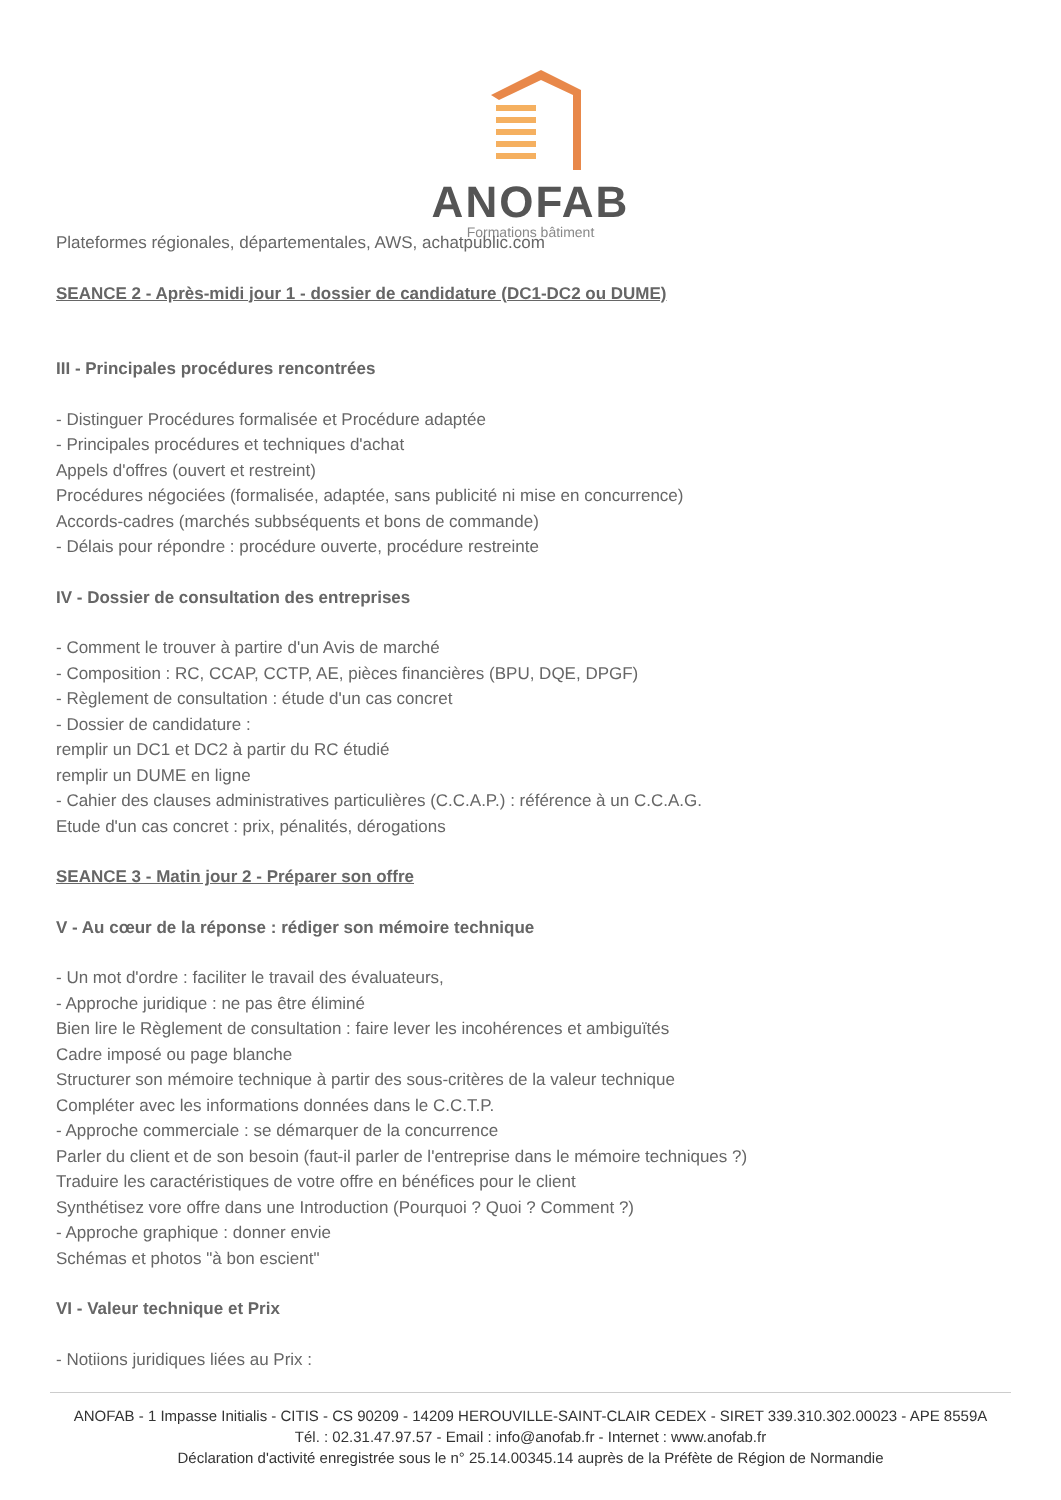ANOFAB
Formations bâtiment
Plateformes régionales, départementales, AWS, achatpublic.com
SEANCE 2 - Après-midi jour 1 - dossier de candidature (DC1-DC2 ou DUME)
III - Principales procédures rencontrées
- Distinguer Procédures formalisée et Procédure adaptée
- Principales procédures et techniques d'achat
Appels d'offres (ouvert et restreint)
Procédures négociées (formalisée, adaptée, sans publicité ni mise en concurrence)
Accords-cadres (marchés subbséquents et bons de commande)
- Délais pour répondre : procédure ouverte, procédure restreinte
IV - Dossier de consultation des entreprises
- Comment le trouver à partire d'un Avis de marché
- Composition : RC, CCAP, CCTP, AE, pièces financières (BPU, DQE, DPGF)
- Règlement de consultation : étude d'un cas concret
- Dossier de candidature :
remplir un DC1 et DC2 à partir du RC étudié
remplir un DUME en ligne
- Cahier des clauses administratives particulières (C.C.A.P.) : référence à un C.C.A.G.
Etude d'un cas concret : prix, pénalités, dérogations
SEANCE 3 - Matin jour 2 - Préparer son offre
V - Au cœur de la réponse : rédiger son mémoire technique
- Un mot d'ordre : faciliter le travail des évaluateurs,
- Approche juridique : ne pas être éliminé
Bien lire le Règlement de consultation : faire lever les incohérences et ambiguïtés
Cadre imposé ou page blanche
Structurer son mémoire technique à partir des sous-critères de la valeur technique
Compléter avec les informations données dans le C.C.T.P.
- Approche commerciale : se démarquer de la concurrence
Parler du client et de son besoin (faut-il parler de l'entreprise dans le mémoire techniques ?)
Traduire les caractéristiques de votre offre en bénéfices pour le client
Synthétisez vore offre dans une Introduction (Pourquoi ? Quoi ? Comment ?)
- Approche graphique : donner envie
Schémas et photos "à bon escient"
VI - Valeur technique et Prix
- Notiions juridiques liées au Prix :
ANOFAB - 1 Impasse Initialis - CITIS - CS 90209 - 14209 HEROUVILLE-SAINT-CLAIR CEDEX - SIRET 339.310.302.00023 - APE 8559A
Tél. : 02.31.47.97.57 - Email : info@anofab.fr - Internet : www.anofab.fr
Déclaration d'activité enregistrée sous le n° 25.14.00345.14 auprès de la Préfète de Région de Normandie